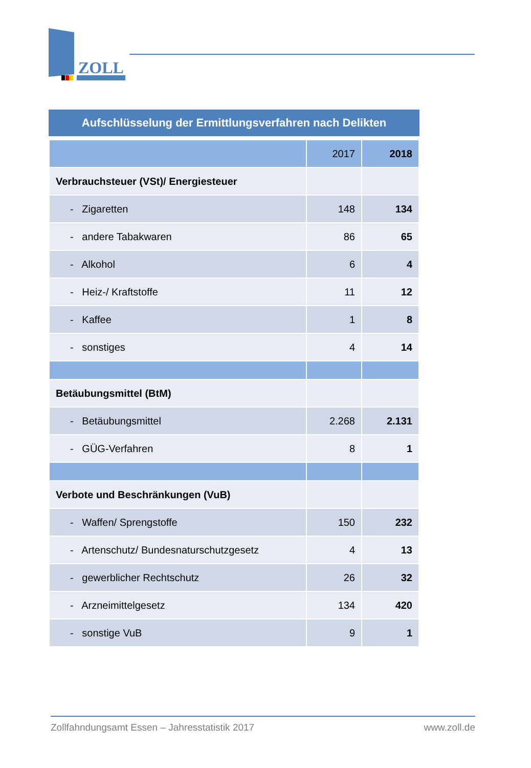ZOLL
Aufschlüsselung der Ermittlungsverfahren nach Delikten
| | 2017 | 2018 |
| --- | --- | --- |
| Verbrauchsteuer (VSt)/ Energiesteuer | | |
| - Zigaretten | 148 | 134 |
| - andere Tabakwaren | 86 | 65 |
| - Alkohol | 6 | 4 |
| - Heiz-/ Kraftstoffe | 11 | 12 |
| - Kaffee | 1 | 8 |
| - sonstiges | 4 | 14 |
| Betäubungsmittel (BtM) | | |
| - Betäubungsmittel | 2.268 | 2.131 |
| - GÜG-Verfahren | 8 | 1 |
| Verbote und Beschränkungen (VuB) | | |
| - Waffen/ Sprengstoffe | 150 | 232 |
| - Artenschutz/ Bundesnaturschutzgesetz | 4 | 13 |
| - gewerblicher Rechtschutz | 26 | 32 |
| - Arzneimittelgesetz | 134 | 420 |
| - sonstige VuB | 9 | 1 |
Zollfahndungsamt Essen – Jahresstatistik 2017 www.zoll.de